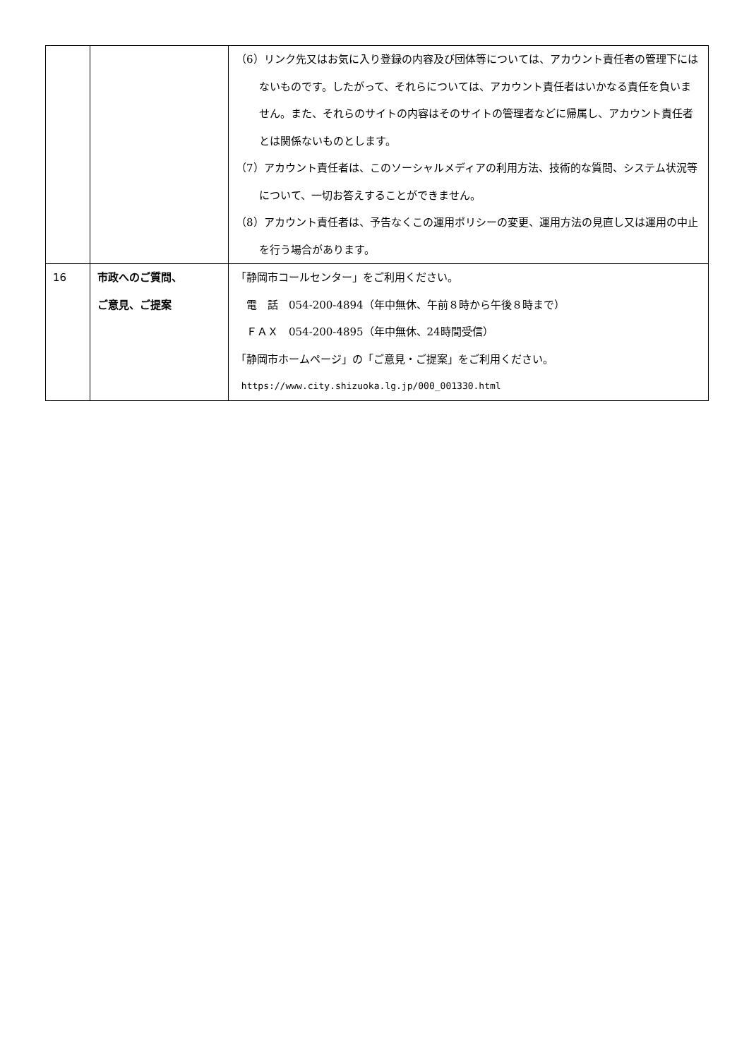| | | （6）リンク先又はお気に入り登録の内容及び団体等については、アカウント責任者の管理下にはないものです。したがって、それらについては、アカウント責任者はいかなる責任を負いません。また、それらのサイトの内容はそのサイトの管理者などに帰属し、アカウント責任者とは関係ないものとします。 （7）アカウント責任者は、このソーシャルメディアの利用方法、技術的な質問、システム状況等について、一切お答えすることができません。 （8）アカウント責任者は、予告なくこの運用ポリシーの変更、運用方法の見直し又は運用の中止を行う場合があります。 |
| 16 | 市政へのご質問、 ご意見、ご提案 | 「静岡市コールセンター」をご利用ください。 電 話 054-200-4894（年中無休、午前８時から午後８時まで） ＦＡＸ 054-200-4895（年中無休、24時間受信） 「静岡市ホームページ」の「ご意見・ご提案」をご利用ください。 https://www.city.shizuoka.lg.jp/000_001330.html |